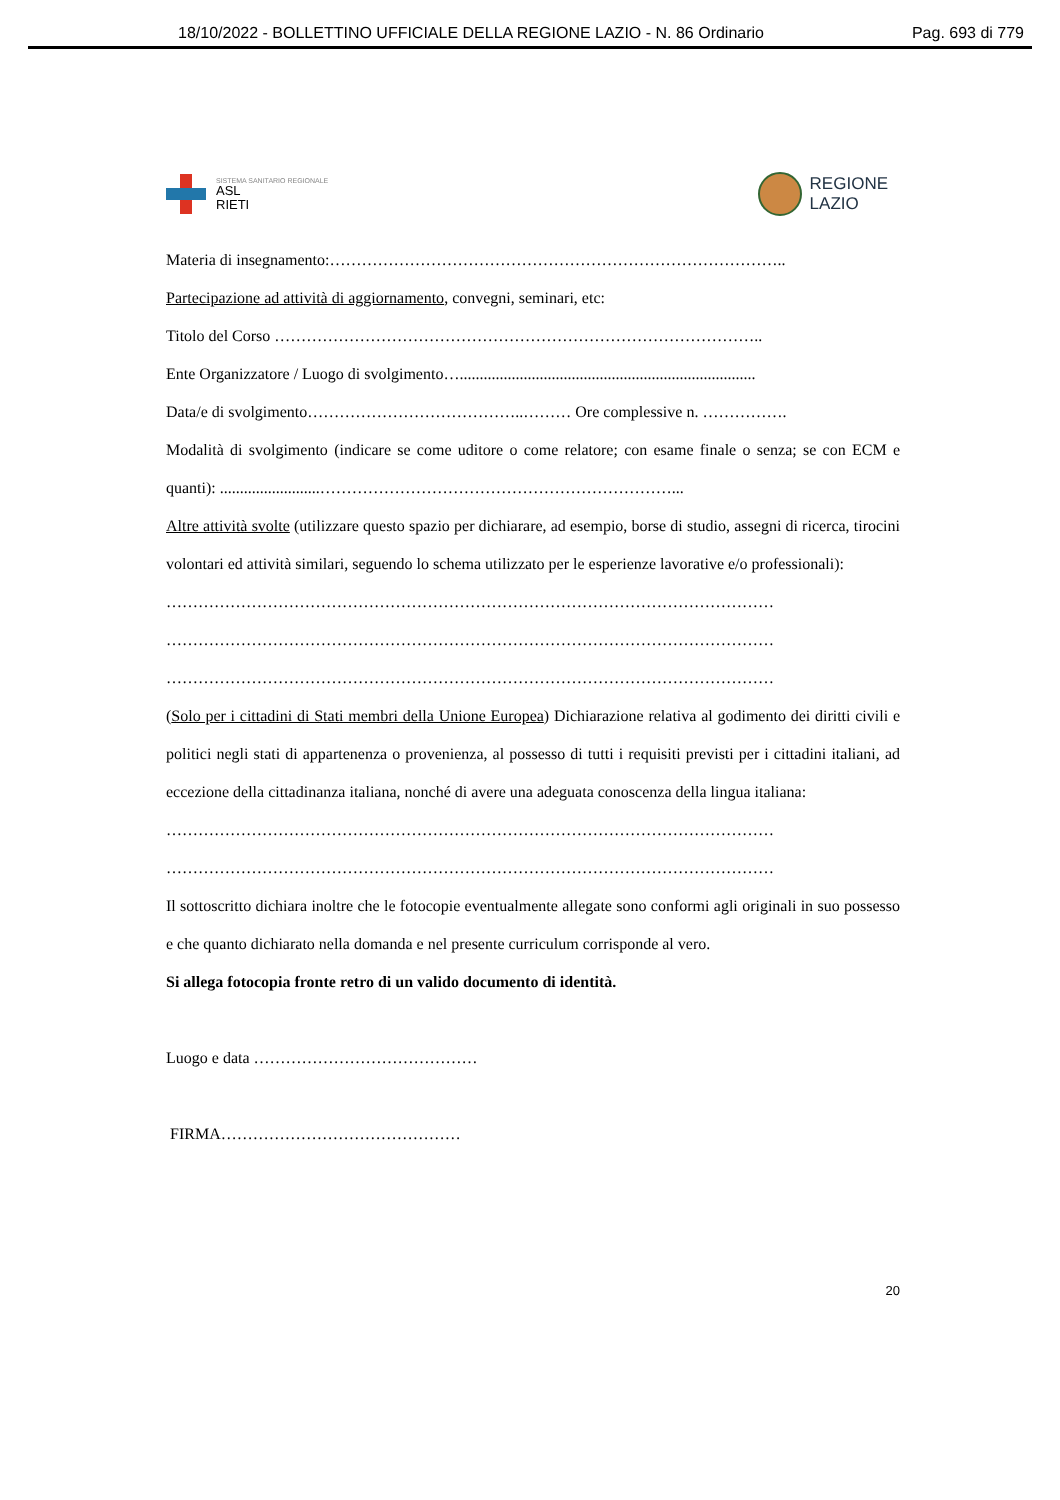18/10/2022 - BOLLETTINO UFFICIALE DELLA REGIONE LAZIO - N. 86 Ordinario Pag. 693 di 779
SISTEMA SANITARIO REGIONALE
ASL
RIETI
REGIONE
LAZIO
Materia di insegnamento:…………………………………………………………………………..
Partecipazione ad attività di aggiornamento, convegni, seminari, etc:
Titolo del Corso ………………………………………………………………………………..
Ente Organizzatore / Luogo di svolgimento…..........................................................................
Data/e di svolgimento…………………………………..……… Ore complessive n. …………….
Modalità di svolgimento (indicare se come uditore o come relatore; con esame finale o senza; se con ECM e quanti): .........................…………………………………………………………...
Altre attività svolte (utilizzare questo spazio per dichiarare, ad esempio, borse di studio, assegni di ricerca, tirocini volontari ed attività similari, seguendo lo schema utilizzato per le esperienze lavorative e/o professionali):
……………………………………………………………………………………………………
……………………………………………………………………………………………………
……………………………………………………………………………………………………
(Solo per i cittadini di Stati membri della Unione Europea) Dichiarazione relativa al godimento dei diritti civili e politici negli stati di appartenenza o provenienza, al possesso di tutti i requisiti previsti per i cittadini italiani, ad eccezione della cittadinanza italiana, nonché di avere una adeguata conoscenza della lingua italiana:
……………………………………………………………………………………………………
……………………………………………………………………………………………………
Il sottoscritto dichiara inoltre che le fotocopie eventualmente allegate sono conformi agli originali in suo possesso e che quanto dichiarato nella domanda e nel presente curriculum corrisponde al vero.
Si allega fotocopia fronte retro di un valido documento di identità.
Luogo e data ……………………………………
FIRMA………………………………………
20